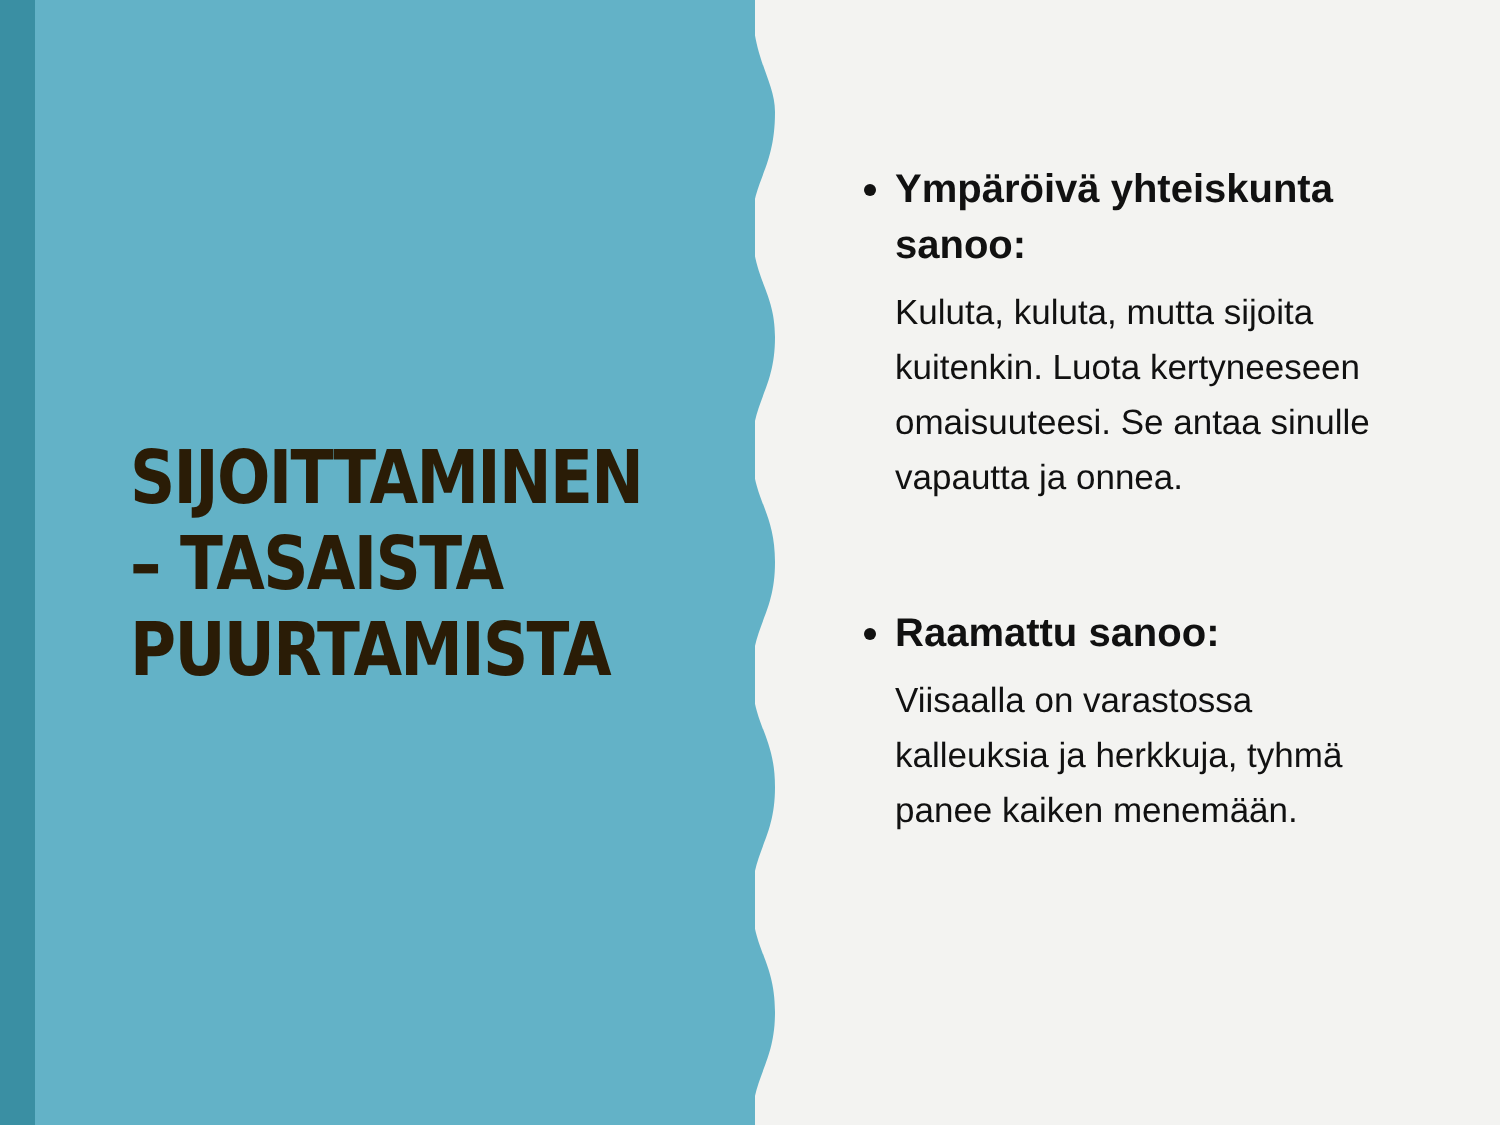SIJOITTAMINEN – TASAISTA PUURTAMISTA
Ympäröivä yhteiskunta sanoo:
Kuluta, kuluta, mutta sijoita kuitenkin. Luota kertyneeseen omaisuuteesi. Se antaa sinulle vapautta ja onnea.
Raamattu sanoo:
Viisaalla on varastossa kalleuksia ja herkkuja, tyhmä panee kaiken menemään.